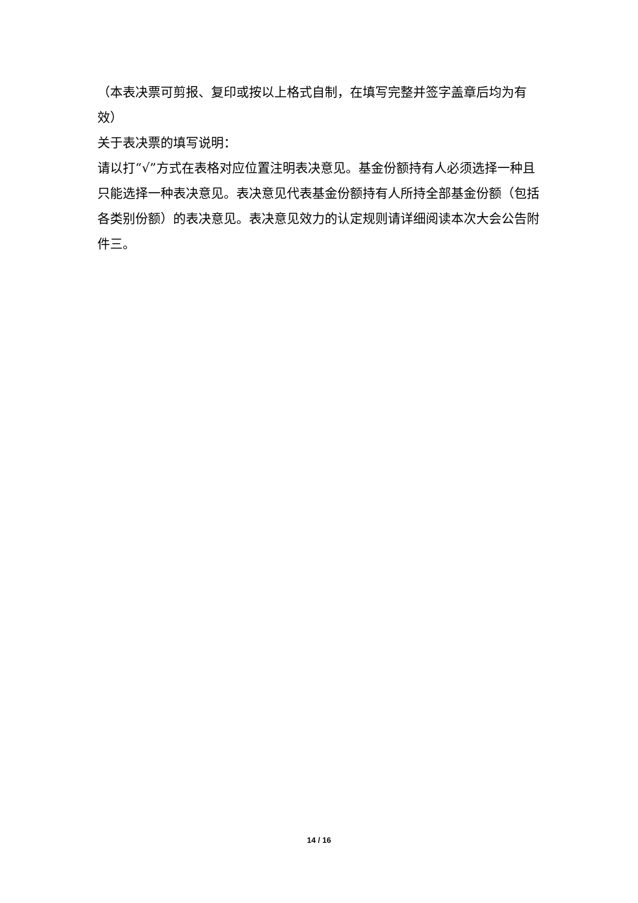（本表决票可剪报、复印或按以上格式自制，在填写完整并签字盖章后均为有效）
关于表决票的填写说明：
请以打“√”方式在表格对应位置注明表决意见。基金份额持有人必须选择一种且只能选择一种表决意见。表决意见代表基金份额持有人所持全部基金份额（包括各类别份额）的表决意见。表决意见效力的认定规则请详细阅读本次大会公告附件三。
14 / 16